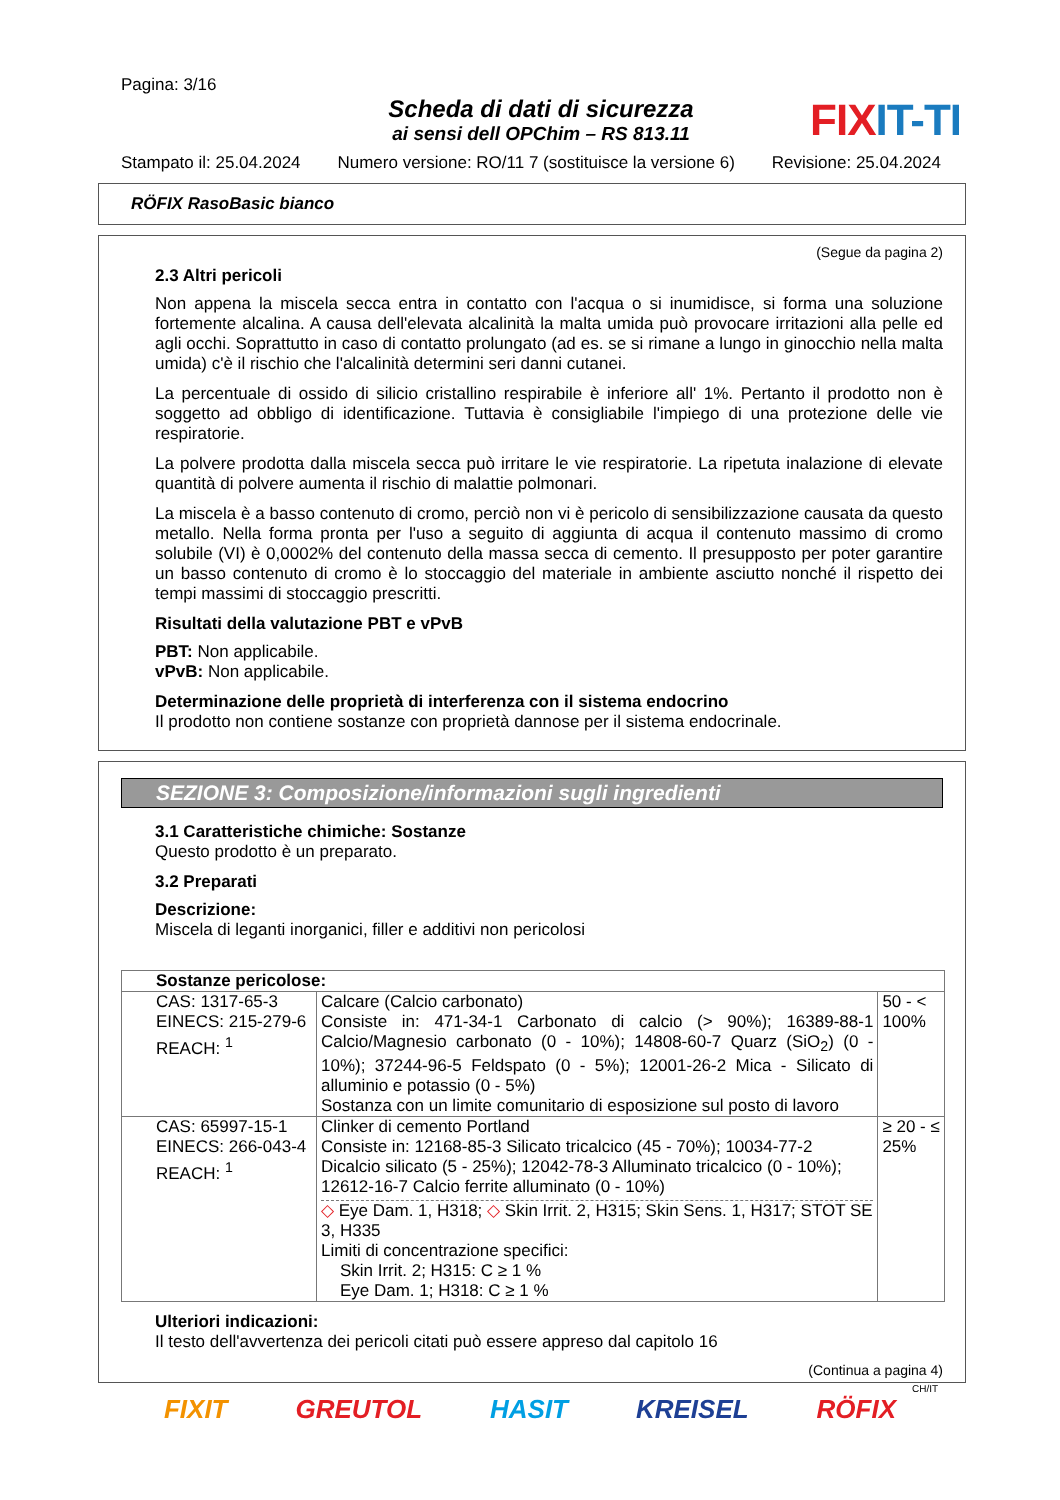Pagina: 3/16
Scheda di dati di sicurezza
ai sensi dell OPChim – RS 813.11
FIXIT-TI
Stampato il: 25.04.2024 Numero versione: RO/11 7 (sostituisce la versione 6) Revisione: 25.04.2024
RÖFIX RasoBasic bianco
(Segue da pagina 2)
2.3 Altri pericoli
Non appena la miscela secca entra in contatto con l'acqua o si inumidisce, si forma una soluzione fortemente alcalina. A causa dell'elevata alcalinità la malta umida può provocare irritazioni alla pelle ed agli occhi. Soprattutto in caso di contatto prolungato (ad es. se si rimane a lungo in ginocchio nella malta umida) c'è il rischio che l'alcalinità determini seri danni cutanei.
La percentuale di ossido di silicio cristallino respirabile è inferiore all' 1%. Pertanto il prodotto non è soggetto ad obbligo di identificazione. Tuttavia è consigliabile l'impiego di una protezione delle vie respiratorie.
La polvere prodotta dalla miscela secca può irritare le vie respiratorie. La ripetuta inalazione di elevate quantità di polvere aumenta il rischio di malattie polmonari.
La miscela è a basso contenuto di cromo, perciò non vi è pericolo di sensibilizzazione causata da questo metallo. Nella forma pronta per l'uso a seguito di aggiunta di acqua il contenuto massimo di cromo solubile (VI) è 0,0002% del contenuto della massa secca di cemento. Il presupposto per poter garantire un basso contenuto di cromo è lo stoccaggio del materiale in ambiente asciutto nonché il rispetto dei tempi massimi di stoccaggio prescritti.
Risultati della valutazione PBT e vPvB
PBT: Non applicabile.
vPvB: Non applicabile.
Determinazione delle proprietà di interferenza con il sistema endocrino
Il prodotto non contiene sostanze con proprietà dannose per il sistema endocrinale.
SEZIONE 3: Composizione/informazioni sugli ingredienti
3.1 Caratteristiche chimiche: Sostanze
Questo prodotto è un preparato.
3.2 Preparati
Descrizione:
Miscela di leganti inorganici, filler e additivi non pericolosi
| Sostanze pericolose: | | |
| --- | --- | --- |
| CAS: 1317-65-3 EINECS: 215-279-6 REACH: <sup>1</sup> | Calcare (Calcio carbonato) Consiste in: 471-34-1 Carbonato di calcio (> 90%); 16389-88-1 Calcio/Magnesio carbonato (0 - 10%); 14808-60-7 Quarz (SiO<sub>2</sub>) (0 - 10%); 37244-96-5 Feldspato (0 - 5%); 12001-26-2 Mica - Silicato di alluminio e potassio (0 - 5%) Sostanza con un limite comunitario di esposizione sul posto di lavoro | 50 - < 100% |
| CAS: 65997-15-1 EINECS: 266-043-4 REACH: <sup>1</sup> | Clinker di cemento Portland Consiste in: 12168-85-3 Silicato tricalcico (45 - 70%); 10034-77-2 Dicalcio silicato (5 - 25%); 12042-78-3 Alluminato tricalcico (0 - 10%); 12612-16-7 Calcio ferrite alluminato (0 - 10%) ◇ Eye Dam. 1, H318; ◇ Skin Irrit. 2, H315; Skin Sens. 1, H317; STOT SE 3, H335 Limiti di concentrazione specifici: Skin Irrit. 2; H315: C ≥ 1 % Eye Dam. 1; H318: C ≥ 1 % | ≥ 20 - ≤ 25% |
Ulteriori indicazioni:
Il testo dell'avvertenza dei pericoli citati può essere appreso dal capitolo 16
(Continua a pagina 4)
CH/IT
FIXIT GREUTOL HASIT KREISEL RÖFIX